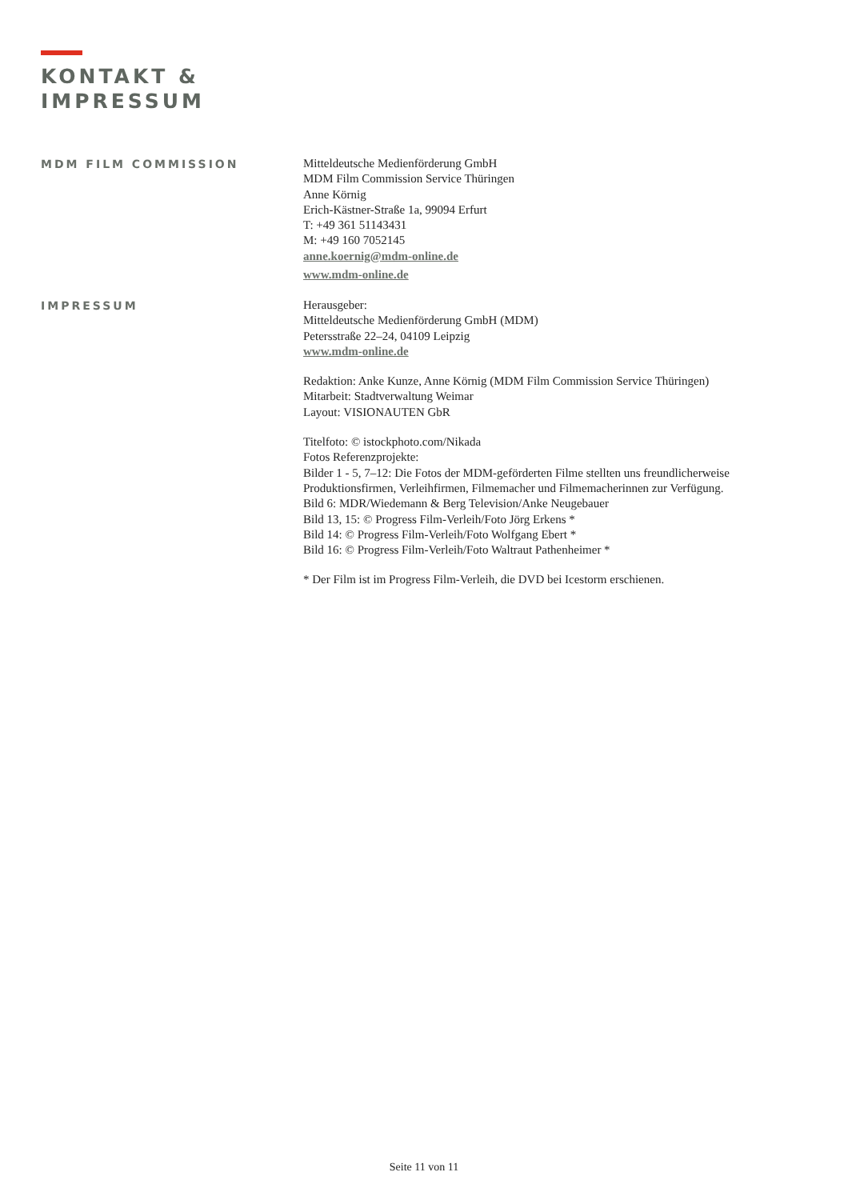KONTAKT &
IMPRESSUM
MDM FILM COMMISSION
Mitteldeutsche Medienförderung GmbH
MDM Film Commission Service Thüringen
Anne Körnig
Erich-Kästner-Straße 1a, 99094 Erfurt
T: +49 361 51143431
M: +49 160 7052145
anne.koernig@mdm-online.de
www.mdm-online.de
IMPRESSUM
Herausgeber:
Mitteldeutsche Medienförderung GmbH (MDM)
Petersstraße 22–24, 04109 Leipzig
www.mdm-online.de
Redaktion: Anke Kunze, Anne Körnig (MDM Film Commission Service Thüringen)
Mitarbeit: Stadtverwaltung Weimar
Layout: VISIONAUTEN GbR
Titelfoto: © istockphoto.com/Nikada
Fotos Referenzprojekte:
Bilder 1 - 5, 7–12: Die Fotos der MDM-geförderten Filme stellten uns freundlicherweise
Produktionsfirmen, Verleihfirmen, Filmemacher und Filmemacherinnen zur Verfügung.
Bild 6: MDR/Wiedemann & Berg Television/Anke Neugebauer
Bild 13, 15: © Progress Film-Verleih/Foto Jörg Erkens *
Bild 14: © Progress Film-Verleih/Foto Wolfgang Ebert *
Bild 16: © Progress Film-Verleih/Foto Waltraut Pathenheimer *
* Der Film ist im Progress Film-Verleih, die DVD bei Icestorm erschienen.
Seite 11 von 11